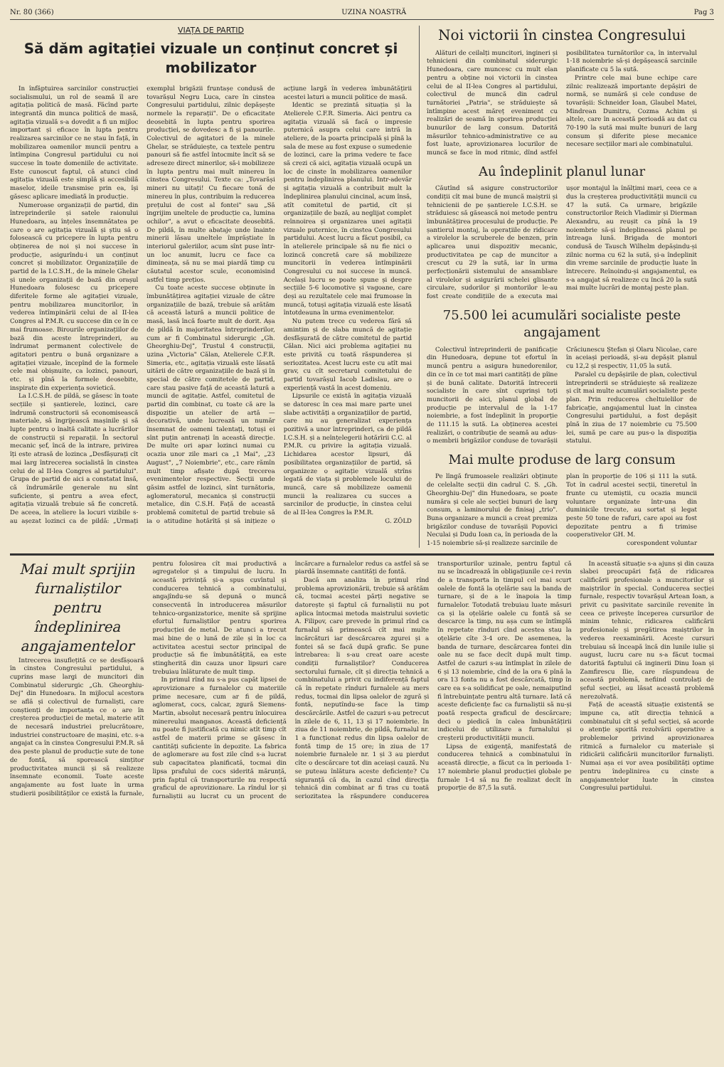Nr. 80 (366) UZINA NOASTRĂ Pag 3
VIAȚA DE PARTID
Să dăm agitației vizuale un conținut concret și mobilizator
In înfăptuirea sarcinilor construcției socialismului, un rol de seamă îl are agitația politică de masă. Făcînd parte integrantă din munca politică de masă, agitația vizuală s-a dovedit a fi un mijloc important și eficace în lupta pentru realizarea sarcinilor ce ne stau în față, în mobilizarea oamenilor muncii pentru a întîmpina Congresul partidului cu noi succese în toate domeniile de activitate. Este cunoscut faptul, că atunci cînd agitația vizuală este simplă și accesibilă maselor, ideile transmise prin ea, își găsesc aplicare imediată în producție.
Numeroase organizații de partid, din întreprinderile și satele raionului Hunedoara, au înțeles însemnătatea pe care o are agitația vizuală și știu să o folosească cu pricepere în lupta pentru obținerea de noi și noi succese în producție, asigurîndu-i un conținut concret și mobilizator. Organizațiile de partid de la I.C.S.H., de la minele Ghelar și unele organizații de bază din orașul Hunedoara folosesc cu pricepere diferitele forme ale agitației vizuale, pentru mobilizarea muncitorilor, în vederea întîmpinării celui de al II-lea Congres al P.M.R. cu succese din ce în ce mai frumoase. Birourile organizațiilor de bază din aceste întreprinderi, au îndrumat permanent colectivele de agitatori pentru o bună organizare a agitației vizuale, începînd de la formele cele mai obișnuite, ca lozinci, panouri, etc. și pînă la formele deosebite, inspirate din experiența sovietică.
La I.C.S.H. de pildă, se găsesc în toate secțiile și șantierele, lozinci, care îndrumă constructorii să economisească materiale, să îngrijească mașinile și să lupte pentru o înaltă calitate a lucrărilor de construcții și reparații. În sectorul mecanic șef, încă de la intrare, privirea îți este atrasă de lozinca „Desfășurați cît mai larg întrecerea socialistă în cinstea celui de al II-lea Congres al partidului". Grupa de partid de aici a constatat însă, că îndrumările generale nu sînt suficiente, și pentru a avea efect, agitația vizuală trebuie să fie concretă. De aceea, în ateliere la locuri vizibile s-au așezat lozinci ca de pildă: „Urmați exemplul brigăzii fruntașe condusă de tovarășul Negru Luca, care în cinstea Congresului partidului, zilnic depășește normele la reparații". De o eficacitate deosebită în lupta pentru sporirea producției, se dovedesc a fi și panourile. Colectivul de agitatori de la minele Ghelar, se străduiește, ca textele pentru panouri să fie astfel întocmite încît să se adreseze direct minerilor, să-i mobilizeze în lupta pentru mai mult minereu în cinstea Congresului. Texte ca: „Tovarăși mineri nu uitați! Cu fiecare tonă de minereu în plus, contribuim la reducerea prețului de cost al fontei" sau „Să îngrijim uneltele de producție ca, lumina ochilor", a avut o eficacitate deosebită. De pildă, în multe abataje unde înainte minerii lăsau uneltele împrăștiate în interiorul galeriilor, acum sînt puse într-un loc anumit, lucru ce face ca dimineața, să nu se mai piardă timp cu căutatul acestor scule, economisind astfel timp prețios.
Cu toate aceste succese obținute în îmbunătățirea agitației vizuale de către organizațiile de bază, trebuie să arătăm că această latură a muncii politice de masă, lasă încă foarte mult de dorit. Așa de pildă în majoritatea întreprinderilor, cum ar fi Combinatul siderurgic „Gh. Gheorghiu-Dej", Trustul 4 construcții, uzina „Victoria" Călan, Atelierele C.F.R. Simeria, etc., agitația vizuală este lăsată uitării de către organizațiile de bază și în special de către comitetele de partid, care stau pasive față de această latură a muncii de agitație. Astfel, comitetul de partid din combinat, cu toate că are la dispoziție un atelier de artă — decorativă, unde lucrează un număr însemnat de oameni talentați, totuși ei sînt puțin antrenați în această direcție. De multe ori apar lozinci numai cu ocazia unor zile mari ca „1 Mai", „23 August", „7 Noiembrie", etc., care rămîn mult timp afișate după trecerea evenimentelor respective. Secții unde găsim astfel de lozinci, sînt turnătoria, aglomeratorul, mecanica și construcții metalice, din C.S.H. Față de această problemă comitetul de partid trebuie să ia o atitudine hotărîtă și să inițieze o acțiune largă în vederea îmbunătățirii acestei laturi a muncii politice de masă.
Identic se prezintă situația și la Atelierele C.F.R. Simeria. Aici pentru ca agitația vizuală să facă o impresie puternică asupra celui care intră în ateliere, de la poarta principală și pînă la sala de mese au fost expuse o sumedenie de lozinci, care la prima vedere te face să crezi că aici, agitația vizuală ocupă un loc de cinste în mobilizarea oamenilor pentru îndeplinirea planului. Intr-adevăr și agitația vizuală a contribuit mult la îndeplinirea planului cincinal, acum însă, atît comitetul de partid, cît și organizațiile de bază, au neglijat complet reînnoirea și organizarea unei agitații vizuale puternice, în cinstea Congresului partidului. Acest lucru a făcut posibil, ca în atelierele principale să nu fie nici o lozincă concretă care să mobilizeze muncitorii în vederea întîmpinării Congresului cu noi succese în muncă. Același lucru se poate spune și despre secțiile 5-6 locomotive și vagoane, care deși au rezultatele cele mai frumoase în muncă, totuși agitația vizuală este lăsată întotdeauna în urma evenimentelor.
Nu putem trece cu vederea fără să amintim și de slaba muncă de agitație desfășurată de către comitetul de partid Călan. Nici aici problema agitației nu este privită cu toată răspunderea și seriozitatea. Acest lucru este cu atît mai grav, cu cît secretarul comitetului de partid tovarășul Iacob Ladislau, are o experiență vastă în acest domeniu.
Lipsurile ce există în agitația vizuală se datoresc în cea mai mare parte unei slabe activități a organizațiilor de partid, care nu au generalizat experiența pozitivă a unor întreprinderi, ca de pildă I.C.S.H. și a neînțelegerii hotărîrii C.C. al P.M.R. cu privire la agitația vizuală. Lichidarea acestor lipsuri, dă posibilitatea organizațiilor de partid, să organizeze o agitație vizuală strîns legată de viața și problemele locului de muncă, care să mobilizeze oamenii muncii la realizarea cu succes a sarcinilor de producție, în cinstea celui de al II-lea Congres la P.M.R.
G. ZÖLD
Noi victorii în cinstea Congresului
Alături de ceilalți muncitori, ingineri și tehnicieni din combinatul siderurgic Hunedoara, care muncesc cu mult elan pentru a obține noi victorii în cinstea celui de al II-lea Congres al partidului, colectivul de muncă din cadrul turnătoriei „Patria", se străduiește să întîmpine acest măreț eveniment cu realizări de seamă în sporirea producției bunurilor de larg consum. Datorită măsurilor tehnico-administrative ce au fost luate, aprovizionarea locurilor de muncă se face în mod ritmic, dînd astfel posibilitatea turnătorilor ca, în intervalul 1-18 noiembrie să-și depășească sarcinile planificate cu 5 la sută.
Printre cele mai bune echipe care zilnic realizează importante depășiri de normă, se numără și cele conduse de tovarășii: Schneider Ioan, Glaubel Matei, Mindrean Dumitru, Cozma Achim și altele, care în această perioadă au dat cu 70-190 la sută mai multe bunuri de larg consum și diferite piese mecanice necesare secțiilor mari ale combinatului.
Au îndeplinit planul lunar
Căutînd să asigure constructorilor condiții cît mai bune de muncă maiștrii și tehnicienii de pe șantierele I.C.S.H. se străduiesc să găsească noi metode pentru îmbunătățirea procesului de producție. Pe șantierul montaj, la operațiile de ridicare a virolelor la scruberele de benzen, prin aplicarea unui dispozitiv mecanic, productivitatea pe cap de muncitor a crescut cu 29 la sută, iar în urma perfecționării sistemului de ansamblare al virolelor și asigurării schelei glisante circulare, sudorilor și montorilor le-au fost create condițiile de a executa mai ușor montajul la înălțimi mari, ceea ce a dus la creșterea productivității muncii cu 47 la sută. Ca urmare, brigăzile constructorilor Reich Vladimir și Dierman Alexandru, au reușit ca pînă la 19 noiembrie să-și îndeplinească planul pe întreaga lună. Brigada de montori condusă de Tausch Wilhelm depășindu-și zilnic norma cu 62 la sută, și-a îndeplinit din vreme sarcinile de producție luate în întrecere. Reînoindu-și angajamentul, ea s-a angajat să realizeze cu încă 20 la sută mai multe lucrări de montaj peste plan.
75.500 lei acumulări socialiste peste angajament
Colectivul întreprinderii de panificație din Hunedoara, depune tot efortul în muncă pentru a asigura hunedorenilor, din ce în ce tot mai mari cantități de pîine și de bună calitate. Datorită întrecerii socialiste în care sînt cuprinși toți muncitorii de aici, planul global de producție pe intervalul de la 1-17 noiembrie, a fost îndeplinit în proporție de 111.15 la sută. La obținerea acestei realizări, o contribuție de seamă au adus-o membrii brigăzilor conduse de tovarășii Crăciunescu Ștefan și Olaru Nicolae, care în aceiași perioadă, și-au depășit planul cu 12,2 și respectiv, 11,05 la sută.
Paralel cu depășirile de plan, colectivul întreprinderii se străduiește să realizeze și cît mai multe acumulări socialiste peste plan. Prin reducerea cheltuielilor de fabricație, angajamentul luat în cinstea Congresului partidului, a fost depășit pînă în ziua de 17 noiembrie cu 75.500 lei, sumă pe care au pus-o la dispoziția statului.
Mai multe produse de larg consum
Pe lîngă frumoasele realizări obținute de celelalte secții din cadrul C. S. „Gh. Gheorghiu-Dej" din Hunedoara, se poate număra și cele ale secției bunuri de larg consum, a laminorului de finisaj „trio". Buna organizare a muncii a creat premiza brigăzilor conduse de tovarășii Popovici Neculai și Dudu Ioan ca, în perioada de la 1-15 noiembrie să-și realizeze sarcinile de plan în proporție de 106 și 111 la sută. Tot în cadrul acestei secții, tineretul în frunte cu utemiștii, cu ocazia muncii voluntare organizate într-una din duminicile trecute, au sortat și legat peste 50 tone de rafuri, care apoi au fost depozitate pentru a fi trimise cooperativelor GH. M.
corespondent voluntar
Mai mult sprijin furnaliștilor pentru îndeplinirea angajamentelor
Intrecerea insuflețită ce se desfășoară în cinstea Congresului partidului, a cuprins mase largi de muncitori din Combinatul siderurgic „Gh. Gheorghiu-Dej" din Hunedoara. In mijlocul acestora se află și colectivul de furnaliști, care conștienți de importanța ce o are în creșterea producției de metal, materie atît de necesară industriei prelucrătoare, industriei constructoare de mașini, etc. s-a angajat ca în cinstea Congresului P.M.R. să dea peste planul de producție sute de tone de fontă, să sporească simțitor productivitatea muncii și să realizeze însemnate economii. Toate aceste angajamente au fost luate în urma studierii posibilităților ce există la furnale, pentru folosirea cît mai productivă a agregatelor și a timpului de lucru. In această privință și-a spus cuvîntul și conducerea tehnică a combinatului, angajîndu-se să depună o muncă consecventă în introducerea măsurilor tehnico-organizatorice, menite să sprijine efortul furnaliștilor pentru sporirea producției de metal. De atunci a trecut mai bine de o lună de zile și în loc ca activitatea acestui sector principal de producție să fie îmbunătățită, ea este stingherită din cauza unor lipsuri care trebuiau înlăturate de mult timp.
In primul rînd nu s-a pus capăt lipsei de aprovizionare a furnalelor cu materiile prime necesare, cum ar fi de pildă, aglomerat, cocs, calcar, zgură Siemens-Martin, absolut necesară pentru înlocuirea minereului manganos. Această deficiență nu poate fi justificată cu nimic atît timp cît astfel de materii prime se găsesc în cantități suficiente în depozite. La fabrica de aglomerare au fost zile cînd s-a lucrat sub capacitatea planificată, tocmai din lipsa prafului de cocs siderită mărunță, prin faptul că transporturile nu respectă graficul de aprovizionare. La rîndul lor și furnaliștii au lucrat cu un procent de încărcare a furnalelor redus ca astfel să se piardă însemnate cantități de fontă.
Dacă am analiza în primul rînd problema aprovizionării, trebuie să arătăm că, tocmai acestei părți negative se datorește și faptul că furnaliștii nu pot aplica întocmai metoda maistrului sovietic A. Filipov, care prevede în primul rînd ca furnalul să primească cît mai multe încărcături iar descărcarea zgurei și a fontei să se facă după grafic. Se pune întrebarea: li s-au creat oare aceste condiții furnaliștilor? Conducerea sectorului furnale, cît și direcția tehnică a combinatului a privit cu indiferență faptul că în repetate rînduri furnalele au mers redus, tocmai din lipsa oalelor de zgură și fontă, neputîndu-se face la timp descărcările. Astfel de cazuri s-au petrecut în zilele de 6, 11, 13 și 17 noiembrie. In ziua de 11 noiembrie, de pildă, furnalul nr. 1 a funcționat redus din lipsa oalelor de fontă timp de 15 ore; în ziua de 17 noiembrie furnalele nr. 1 și 3 au pierdut cîte o descărcare tot din aceiași cauză. Nu se puteau înlătura aceste deficiențe? Cu siguranță că da, în cazul cînd direcția tehnică din combinat ar fi tras cu toată seriozitatea la răspundere conducerea transporturilor uzinale, pentru faptul că nu se încadrează în obligațiunile ce-i revin de a transporta în timpul cel mai scurt oalele de fontă la oțelărie sau la banda de turnare, și de a le înapoia la timp furnalelor. Totodată trebuiau luate măsuri ca și la oțelărie oalele cu fontă să se descarce la timp, nu așa cum se întîmplă în repetate rînduri cînd acestea stau la oțelărie cîte 3-4 ore. De asemenea, la banda de turnare, descărcarea fontei din oale nu se face decît după mult timp. Astfel de cazuri s-au întîmplat în zilele de 6 și 13 noiembrie, cînd de la ora 6 pînă la ora 13 fonta nu a fost descărcată, timp în care ea s-a solidificat pe oale, nemaiputînd fi întrebuințate pentru altă turnare. Iată că aceste deficiențe fac ca furnaliștii să nu-și poată respecta graficul de descărcare; deci o piedică în calea îmbunătățirii indicelui de utilizare a furnalului și creșterii productivității muncii.
Lipsa de exigență, manifestată de conducerea tehnică a combinatului în această direcție, a făcut ca în perioada 1-17 noiembrie planul producției globale pe furnale 1-4 să nu fie realizat decît în proporție de 87,5 la sută.
In această situație s-a ajuns și din cauza slabei preocupări față de ridicarea calificării profesionale a muncitorilor și maiștrilor în special. Conducerea secției furnale, respectiv tovarășul Artean Ioan, a privit cu pasivitate sarcinile revenite în ceea ce privește începerea cursurilor de minim tehnic, ridicarea calificării profesionale și pregătirea maiștrilor în vederea reexaminării. Aceste cursuri trebuiau să înceapă încă din lunile iulie și august, lucru care nu s-a făcut tocmai datorită faptului că inginerii Dinu Ioan și Zamfirescu Ilie, care răspundeau de această problemă, nefiind controlați de șeful secției, au lăsat această problemă nerezolvată.
Față de această situație existentă se impune ca, atît direcția tehnică a combinatului cît și șeful secției, să acorde o atenție sporită rezolvării operative a problemelor privind aprovizionarea ritmică a furnalelor cu materiale și ridicării calificării muncitorilor furnaliști. Numai așa ei vor avea posibilități optime pentru îndeplinirea cu cinste a angajamentelor luate în cinstea Congresului partidului.